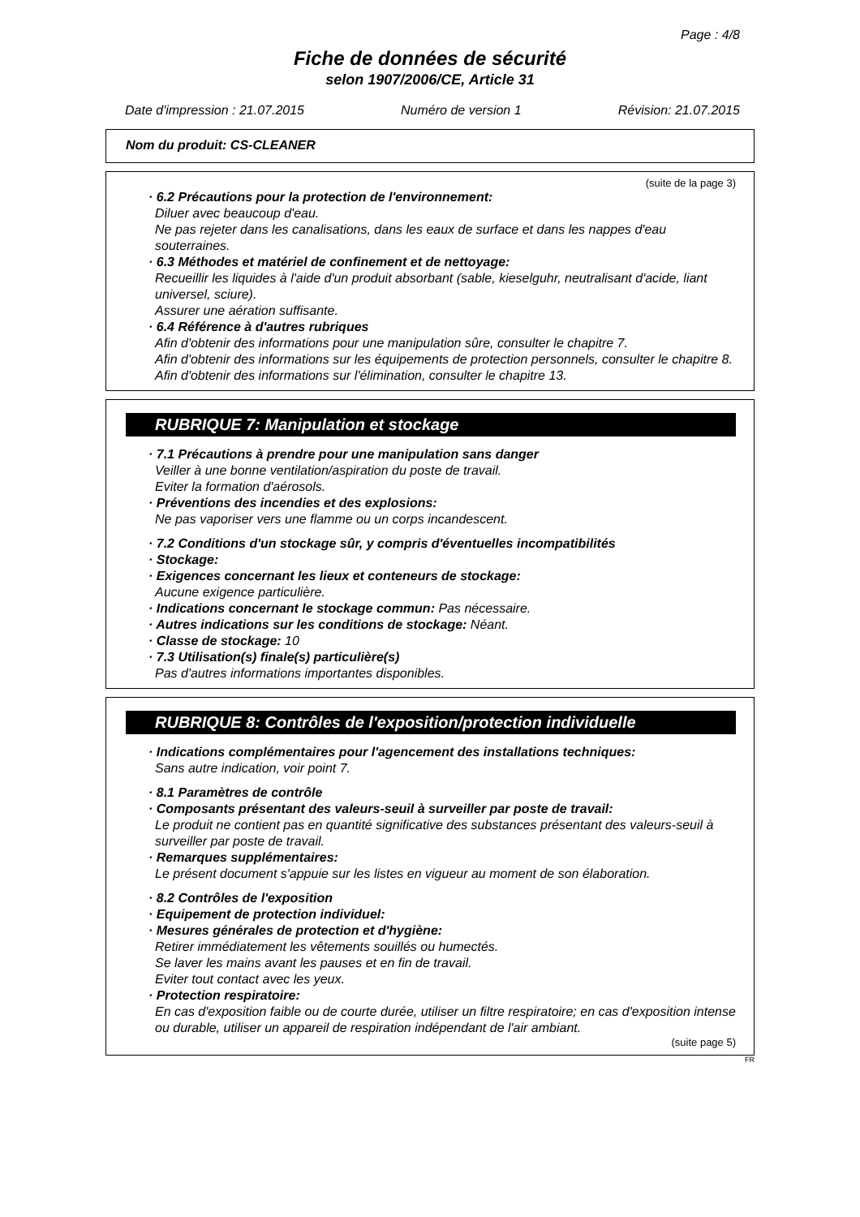Page : 4/8
Fiche de données de sécurité
selon 1907/2006/CE, Article 31
Date d'impression : 21.07.2015 Numéro de version 1 Révision: 21.07.2015
Nom du produit: CS-CLEANER
(suite de la page 3)
· 6.2 Précautions pour la protection de l'environnement:
Diluer avec beaucoup d'eau.
Ne pas rejeter dans les canalisations, dans les eaux de surface et dans les nappes d'eau souterraines.
· 6.3 Méthodes et matériel de confinement et de nettoyage:
Recueillir les liquides à l'aide d'un produit absorbant (sable, kieselguhr, neutralisant d'acide, liant universel, sciure).
Assurer une aération suffisante.
· 6.4 Référence à d'autres rubriques
Afin d'obtenir des informations pour une manipulation sûre, consulter le chapitre 7.
Afin d'obtenir des informations sur les équipements de protection personnels, consulter le chapitre 8.
Afin d'obtenir des informations sur l'élimination, consulter le chapitre 13.
RUBRIQUE 7: Manipulation et stockage
· 7.1 Précautions à prendre pour une manipulation sans danger
Veiller à une bonne ventilation/aspiration du poste de travail.
Eviter la formation d'aérosols.
· Préventions des incendies et des explosions:
Ne pas vaporiser vers une flamme ou un corps incandescent.
· 7.2 Conditions d'un stockage sûr, y compris d'éventuelles incompatibilités
· Stockage:
· Exigences concernant les lieux et conteneurs de stockage:
Aucune exigence particulière.
· Indications concernant le stockage commun: Pas nécessaire.
· Autres indications sur les conditions de stockage: Néant.
· Classe de stockage: 10
· 7.3 Utilisation(s) finale(s) particulière(s)
Pas d'autres informations importantes disponibles.
RUBRIQUE 8: Contrôles de l'exposition/protection individuelle
· Indications complémentaires pour l'agencement des installations techniques:
Sans autre indication, voir point 7.
· 8.1 Paramètres de contrôle
· Composants présentant des valeurs-seuil à surveiller par poste de travail:
Le produit ne contient pas en quantité significative des substances présentant des valeurs-seuil à surveiller par poste de travail.
· Remarques supplémentaires:
Le présent document s'appuie sur les listes en vigueur au moment de son élaboration.
· 8.2 Contrôles de l'exposition
· Equipement de protection individuel:
· Mesures générales de protection et d'hygiène:
Retirer immédiatement les vêtements souillés ou humectés.
Se laver les mains avant les pauses et en fin de travail.
Eviter tout contact avec les yeux.
· Protection respiratoire:
En cas d'exposition faible ou de courte durée, utiliser un filtre respiratoire; en cas d'exposition intense ou durable, utiliser un appareil de respiration indépendant de l'air ambiant.
(suite page 5)
FR